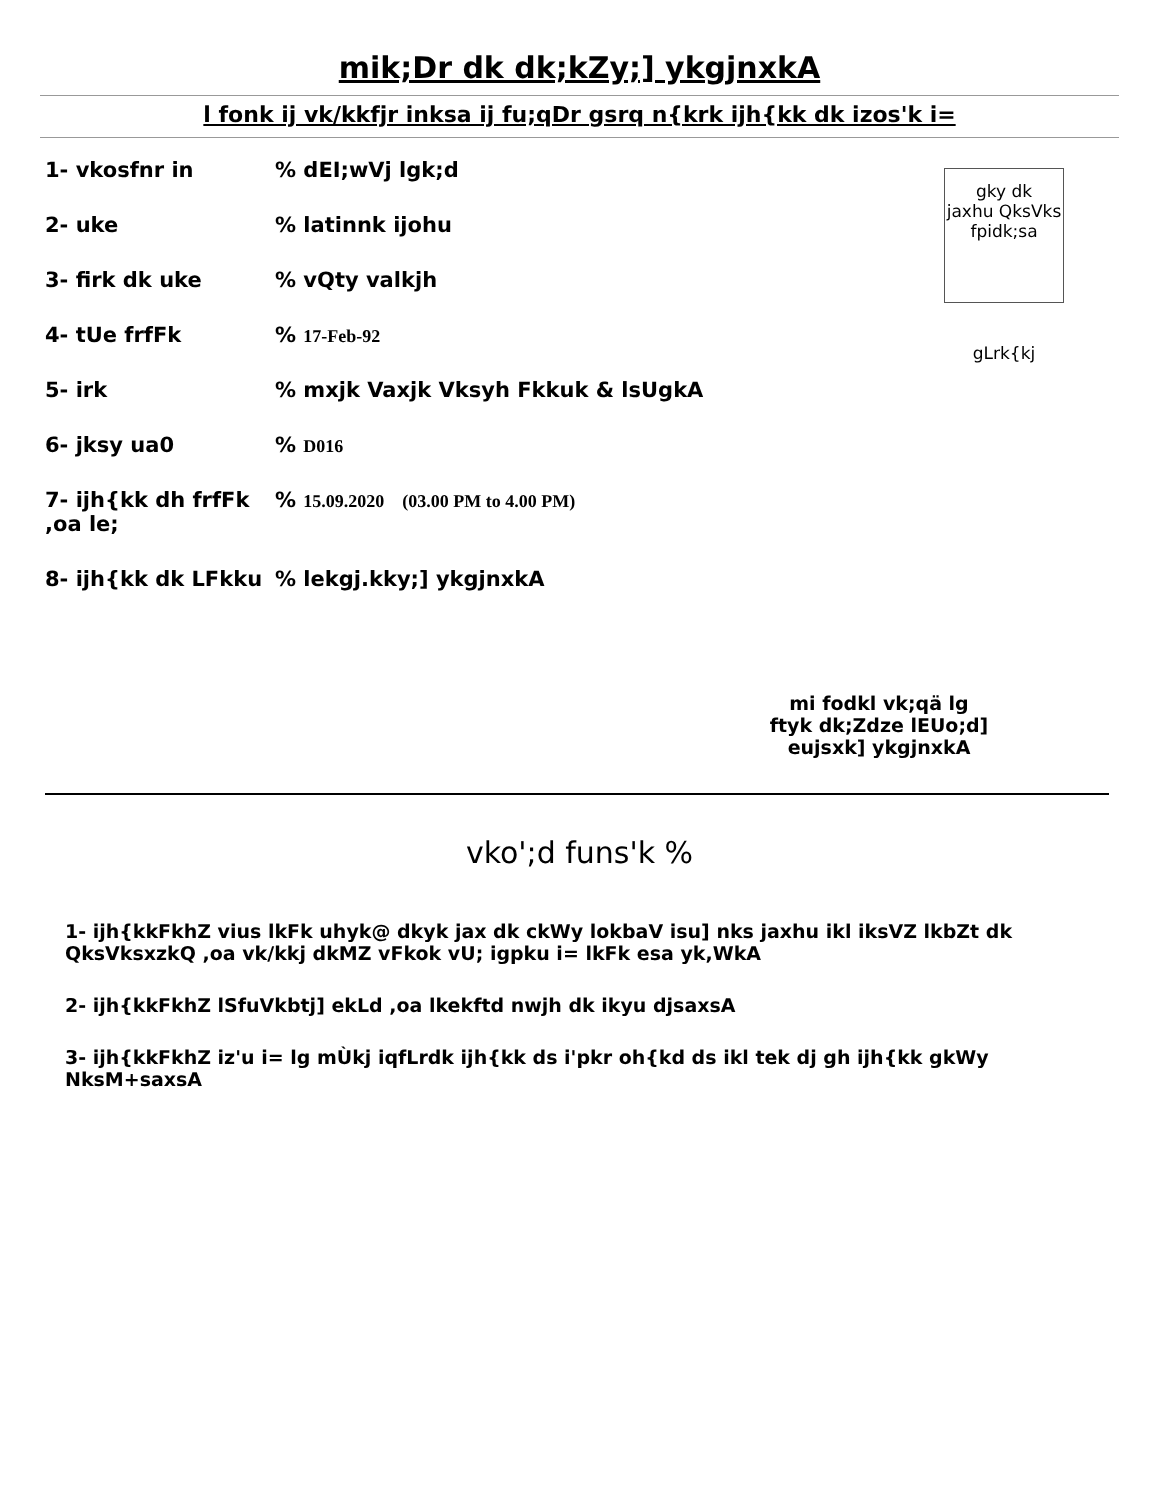mik;Dr dk dk;kZy;] ykgjnxkA
l fonk ij vk/kkfjr inksa ij fu;qDr gsrq n{krk ijh{kk dk izos'k i=
1- vkosfnr in% dEI;wVj lgk;d
2- uke% latinnk ijohu
3- firk dk uke% vQty valkjh
4- tUe frfFk% 17-Feb-92
5- irk% mxjk Vaxjk Vksyh Fkkuk & lsUgkA
6- jksy ua0% D016
7- ijh{kk dh frfFk ,oa le;% 15.09.2020 (03.00 PM to 4.00 PM)
8- ijh{kk dk LFkku% lekgj.kky;] ykgjnxkA
gky dk
jaxhu QksVks
fpidk;sa
gLrk{kj
mi fodkl vk;qä lg
ftyk dk;Zdze lEUo;d]
eujsxk] ykgjnxkA
vko';d funs'k %
1- ijh{kkFkhZ vius lkFk uhyk@ dkyk jax dk ckWy lokbaV isu] nks jaxhu ikl iksVZ lkbZt dk QksVksxzkQ ,oa vk/kkj dkMZ vFkok vU; igpku i= lkFk esa yk,WkA
2- ijh{kkFkhZ lSfuVkbtj] ekLd ,oa lkekftd nwjh dk ikyu djsaxsA
3- ijh{kkFkhZ iz'u i= lg mÙkj iqfLrdk ijh{kk ds i'pkr oh{kd ds ikl tek dj gh ijh{kk gkWy NksM+saxsA